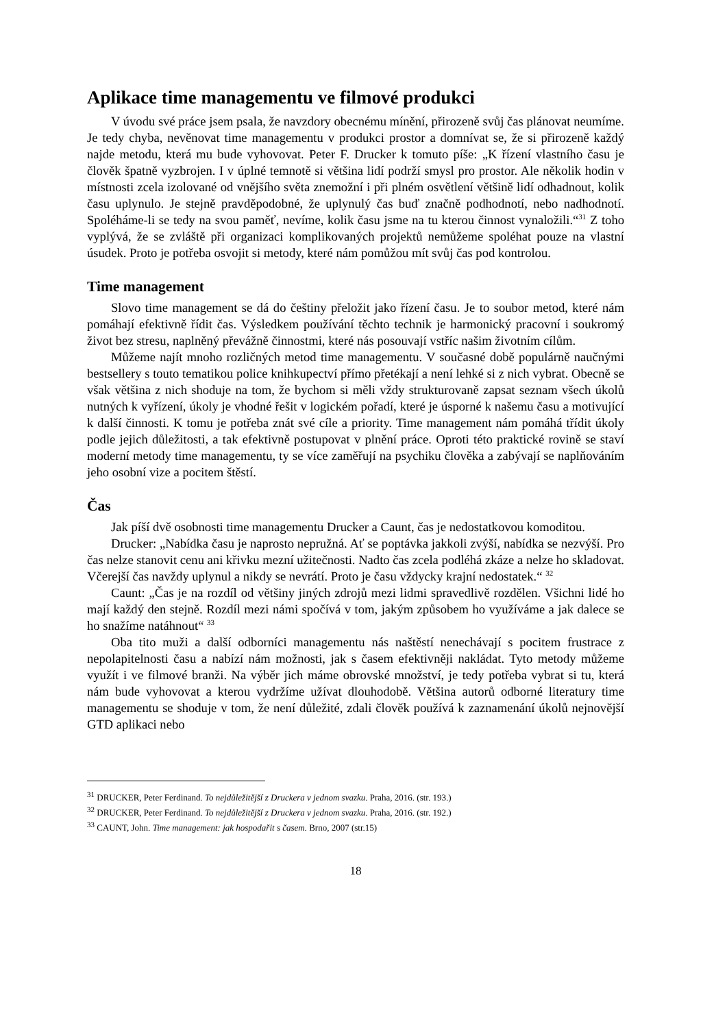Aplikace time managementu ve filmové produkci
V úvodu své práce jsem psala, že navzdory obecnému mínění, přirozeně svůj čas plánovat neumíme. Je tedy chyba, nevěnovat time managementu v produkci prostor a domnívat se, že si přirozeně každý najde metodu, která mu bude vyhovovat. Peter F. Drucker k tomuto píše: „K řízení vlastního času je člověk špatně vyzbrojen. I v úplné temnotě si většina lidí podrží smysl pro prostor. Ale několik hodin v místnosti zcela izolované od vnějšího světa znemožní i při plném osvětlení většině lidí odhadnout, kolik času uplynulo. Je stejně pravděpodobné, že uplynulý čas buď značně podhodnotí, nebo nadhodnotí. Spoléháme-li se tedy na svou paměť, nevíme, kolik času jsme na tu kterou činnost vynaložili.“<sup>31</sup> Z toho vyplývá, že se zvláště při organizaci komplikovaných projektů nemůžeme spoléhat pouze na vlastní úsudek. Proto je potřeba osvojit si metody, které nám pomůžou mít svůj čas pod kontrolou.
Time management
Slovo time management se dá do češtiny přeložit jako řízení času. Je to soubor metod, které nám pomáhají efektivně řídit čas. Výsledkem používání těchto technik je harmonický pracovní i soukromý život bez stresu, naplněný převážně činnostmi, které nás posouvají vstříc našim životním cílům.
Můžeme najít mnoho rozličných metod time managementu. V současné době populárně naučnými bestsellery s touto tematikou police knihkupectví přímo přetékají a není lehké si z nich vybrat. Obecně se však většina z nich shoduje na tom, že bychom si měli vždy strukturovaně zapsat seznam všech úkolů nutných k vyřízení, úkoly je vhodné řešit v logickém pořadí, které je úsporné k našemu času a motivující k další činnosti. K tomu je potřeba znát své cíle a priority. Time management nám pomáhá třídit úkoly podle jejich důležitosti, a tak efektivně postupovat v plnění práce. Oproti této praktické rovině se staví moderní metody time managementu, ty se více zaměřují na psychiku člověka a zabývají se naplňováním jeho osobní vize a pocitem štěstí.
Čas
Jak píší dvě osobnosti time managementu Drucker a Caunt, čas je nedostatkovou komoditou.
Drucker: „Nabídka času je naprosto nepružná. Ať se poptávka jakkoli zvýší, nabídka se nezvýší. Pro čas nelze stanovit cenu ani křivku mezní užitečnosti. Nadto čas zcela podléhá zkáze a nelze ho skladovat. Včerejší čas navždy uplynul a nikdy se nevrátí. Proto je času vždycky krajní nedostatek.“ <sup>32</sup>
Caunt: „Čas je na rozdíl od většiny jiných zdrojů mezi lidmi spravedlivě rozdělen. Všichni lidé ho mají každý den stejně. Rozdíl mezi námi spočívá v tom, jakým způsobem ho využíváme a jak dalece se ho snažíme natáhnout“ <sup>33</sup>
Oba tito muži a další odborníci managementu nás naštěstí nenechávají s pocitem frustrace z nepolapitelnosti času a nabízí nám možnosti, jak s časem efektivněji nakládat. Tyto metody můžeme využít i ve filmové branži. Na výběr jich máme obrovské množství, je tedy potřeba vybrat si tu, která nám bude vyhovovat a kterou vydržíme užívat dlouhodobě. Většina autorů odborné literatury time managementu se shoduje v tom, že není důležité, zdali člověk používá k zaznamenání úkolů nejnovější GTD aplikaci nebo
<sup>31</sup> DRUCKER, Peter Ferdinand. To nejdůležitější z Druckera v jednom svazku. Praha, 2016. (str. 193.)
<sup>32</sup> DRUCKER, Peter Ferdinand. To nejdůležitější z Druckera v jednom svazku. Praha, 2016. (str. 192.)
<sup>33</sup> CAUNT, John. Time management: jak hospodařit s časem. Brno, 2007 (str.15)
18